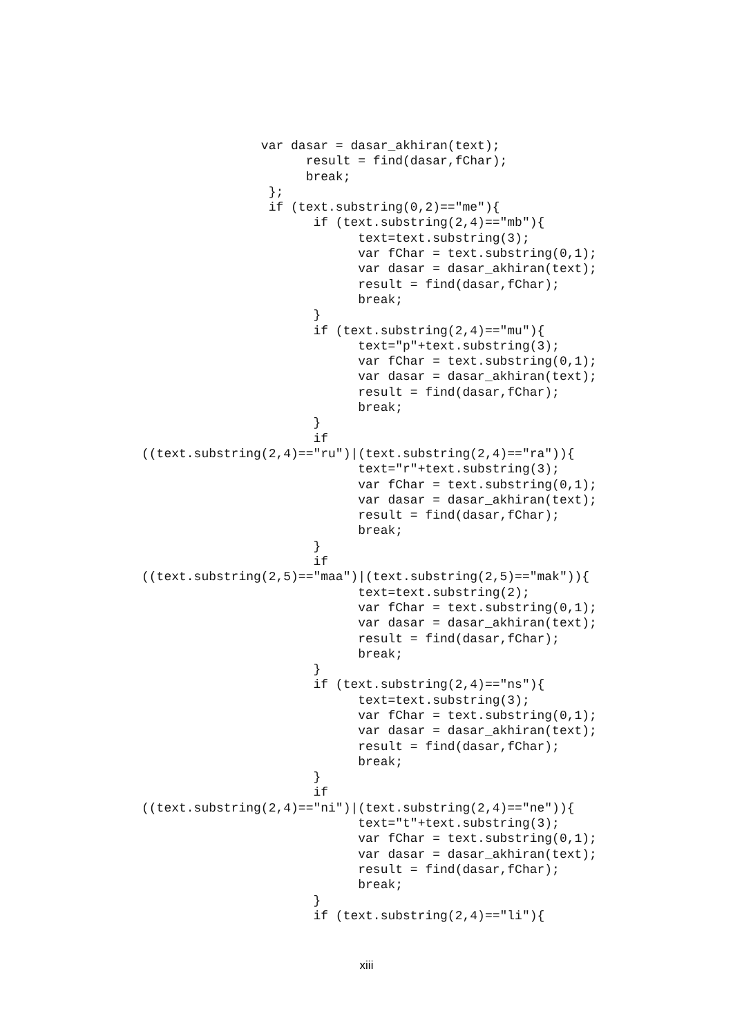var dasar = dasar_akhiran(text); result = find(dasar,fChar); break; }; if (text.substring(0,2)=="me"){ if (text.substring(2,4)=="mb"){ text=text.substring(3); var fChar = text.substring(0,1); var dasar = dasar_akhiran(text); result = find(dasar,fChar); break; } if (text.substring(2,4)=="mu"){ text="p"+text.substring(3); var fChar = text.substring(0,1); var dasar = dasar_akhiran(text); result = find(dasar,fChar); break; } if ((text.substring(2,4)=="ru")|(text.substring(2,4)=="ra")){ text="r"+text.substring(3); var fChar = text.substring(0,1); var dasar = dasar_akhiran(text); result = find(dasar,fChar); break; } if ((text.substring(2,5)=="maa")|(text.substring(2,5)=="mak")){ text=text.substring(2); var fChar = text.substring(0,1); var dasar = dasar_akhiran(text); result = find(dasar,fChar); break; } if (text.substring(2,4)=="ns"){ text=text.substring(3); var fChar = text.substring(0,1); var dasar = dasar_akhiran(text); result = find(dasar,fChar); break; } if ((text.substring(2,4)=="ni")|(text.substring(2,4)=="ne")){ text="t"+text.substring(3); var fChar = text.substring(0,1); var dasar = dasar_akhiran(text); result = find(dasar,fChar); break; } if (text.substring(2,4)=="li"){
xiii